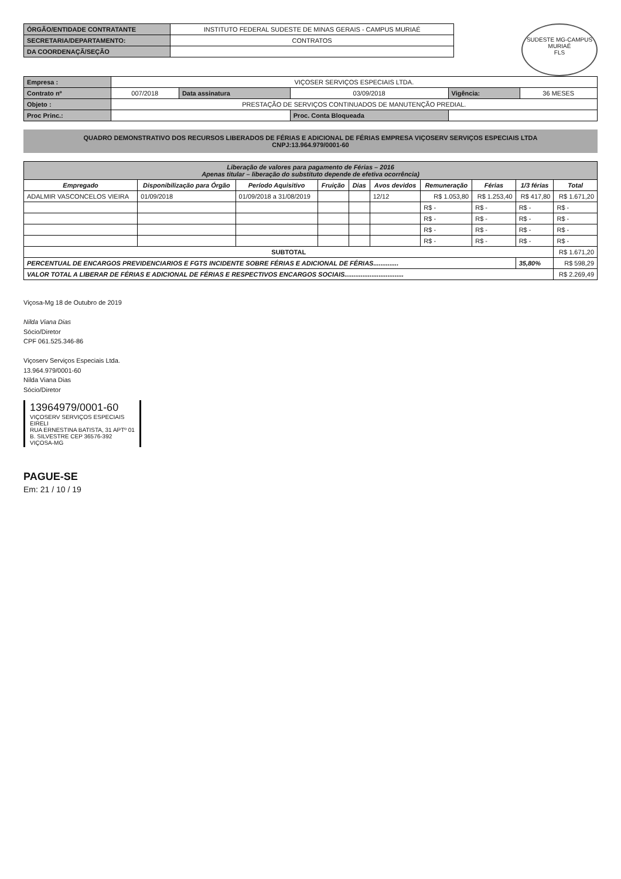SUDESTE MG-CAMPUS MURIAÉ
FLS
| ÓRGÃO/ENTIDADE CONTRATANTE | INSTITUTO FEDERAL SUDESTE DE MINAS GERAIS - CAMPUS MURIAÉ |
| SECRETARIA/DEPARTAMENTO: | CONTRATOS |
| DA COORDENAÇÃ/SEÇÃO | |
| Empresa : | VIÇOSER SERVIÇOS ESPECIAIS LTDA. | | | | |
| Contrato nº | 007/2018 | Data assinatura | 03/09/2018 | Vigência: | 36 MESES |
| Objeto : | PRESTAÇÃO DE SERVIÇOS CONTINUADOS DE MANUTENÇÃO PREDIAL. | | | | |
| Proc Princ.: | | | Proc. Conta Bloqueada | | |
QUADRO DEMONSTRATIVO DOS RECURSOS LIBERADOS DE FÉRIAS E ADICIONAL DE FÉRIAS EMPRESA VIÇOSERV SERVIÇOS ESPECIAIS LTDA
CNPJ:13.964.979/0001-60
| Liberação de valores para pagamento de Férias – 2016 Apenas titular – liberação do substituto depende de efetiva ocorrência) | | | | | | | | | |
| Empregado | Disponibilização para Órgão | Período Aquisitivo | Fruição | Dias | Avos devidos | Remuneração | Férias | 1/3 férias | Total |
| ADALMIR VASCONCELOS VIEIRA | 01/09/2018 | 01/09/2018 a 31/08/2019 | | | 12/12 | R$ 1.053,80 | R$ 1.253,40 | R$ 417,80 | R$ 1.671,20 |
| | | | | | | R$ - | R$ - | R$ - | R$ - |
| | | | | | | R$ - | R$ - | R$ - | R$ - |
| | | | | | | R$ - | R$ - | R$ - | R$ - |
| | | | | | | R$ - | R$ - | R$ - | R$ - |
| SUBTOTAL | | | | | | | | | R$ 1.671,20 |
| PERCENTUAL DE ENCARGOS PREVIDENCIARIOS E FGTS INCIDENTE SOBRE FÉRIAS E ADICIONAL DE FÉRIAS.............. | | | | | | | | 35,80% | R$ 598,29 |
| VALOR TOTAL A LIBERAR DE FÉRIAS E ADICIONAL DE FÉRIAS E RESPECTIVOS ENCARGOS SOCIAIS................................. | | | | | | | | | R$ 2.269,49 |
Viçosa-Mg 18 de Outubro de 2019
Nilda Viana Dias
Sócio/Diretor
CPF 061.525.346-86
Viçoserv Serviços Especiais Ltda.
13.964.979/0001-60
Nilda Viana Dias
Sócio/Diretor
13964979/0001-60
VIÇOSERV SERVIÇOS ESPECIAIS
EIRELI
RUA ERNESTINA BATISTA, 31 APTº 01
B. SILVESTRE CEP 36576-392
VIÇOSA-MG
PAGUE-SE
Em: 21 / 10 / 19